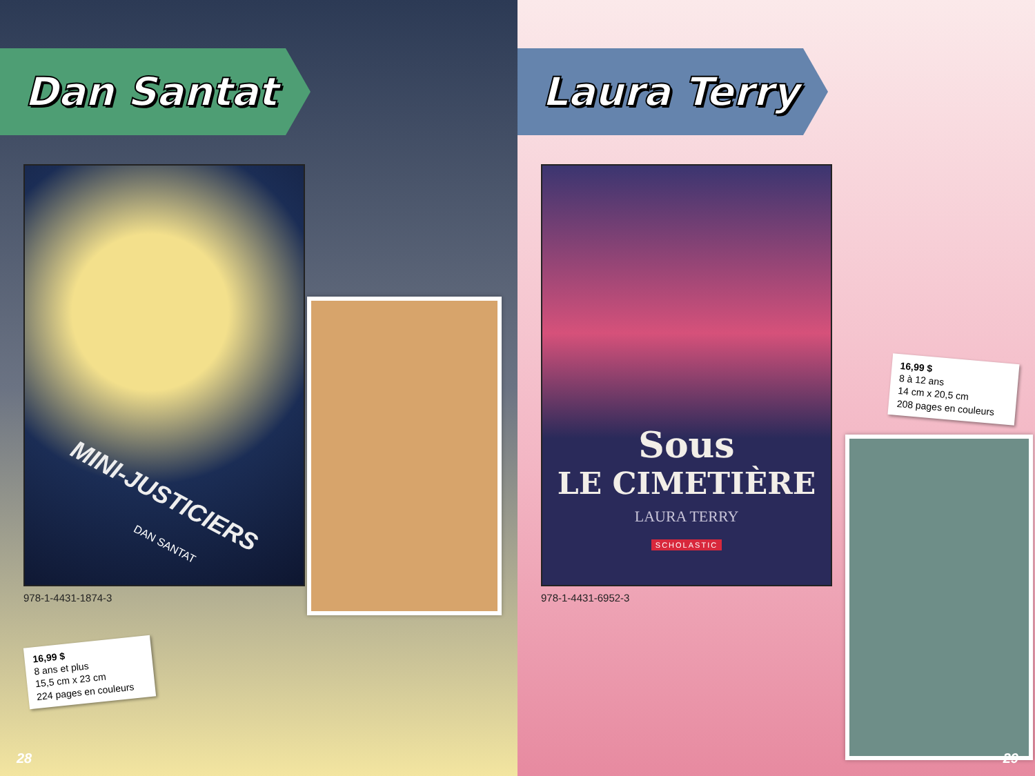Dan Santat
MINI-JUSTICIERS
DAN SANTAT
978-1-4431-1874-3
16,99 $
8 ans et plus
15,5 cm x 23 cm
224 pages en couleurs
28
Laura Terry
16,99 $
8 à 12 ans
14 cm x 20,5 cm
208 pages en couleurs
Sous
LE CIMETIÈRE
LAURA TERRY
SCHOLASTIC
978-1-4431-6952-3
29